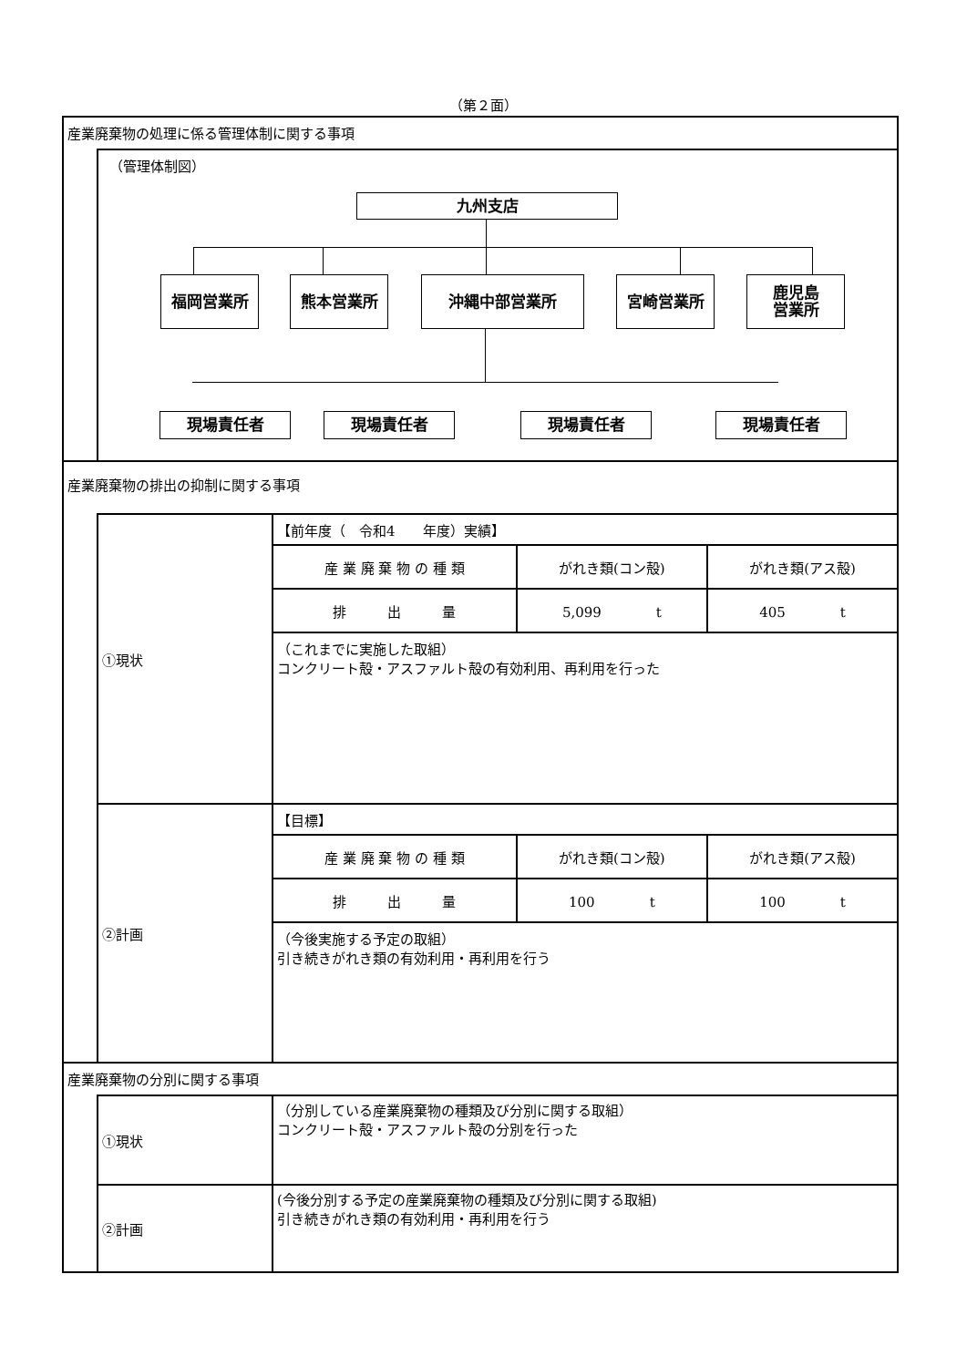（第２面）
産業廃棄物の処理に係る管理体制に関する事項
（管理体制図）
九州支店
福岡営業所 熊本営業所 沖縄中部営業所 宮崎営業所
鹿児島
営業所
現場責任者 現場責任者 現場責任者 現場責任者
産業廃棄物の排出の抑制に関する事項
①現状
【前年度（　令和4　　年度）実績】
| 産 業 廃 棄 物 の 種 類 | がれき類(コン殻) | がれき類(アス殻) |
| 排 出 量 | 5,099 t | 405 t |
（これまでに実施した取組）
コンクリート殻・アスファルト殻の有効利用、再利用を行った
②計画
【目標】
| 産 業 廃 棄 物 の 種 類 | がれき類(コン殻) | がれき類(アス殻) |
| 排 出 量 | 100 t | 100 t |
（今後実施する予定の取組）
引き続きがれき類の有効利用・再利用を行う
産業廃棄物の分別に関する事項
①現状
（分別している産業廃棄物の種類及び分別に関する取組）
コンクリート殻・アスファルト殻の分別を行った
②計画
(今後分別する予定の産業廃棄物の種類及び分別に関する取組)
引き続きがれき類の有効利用・再利用を行う